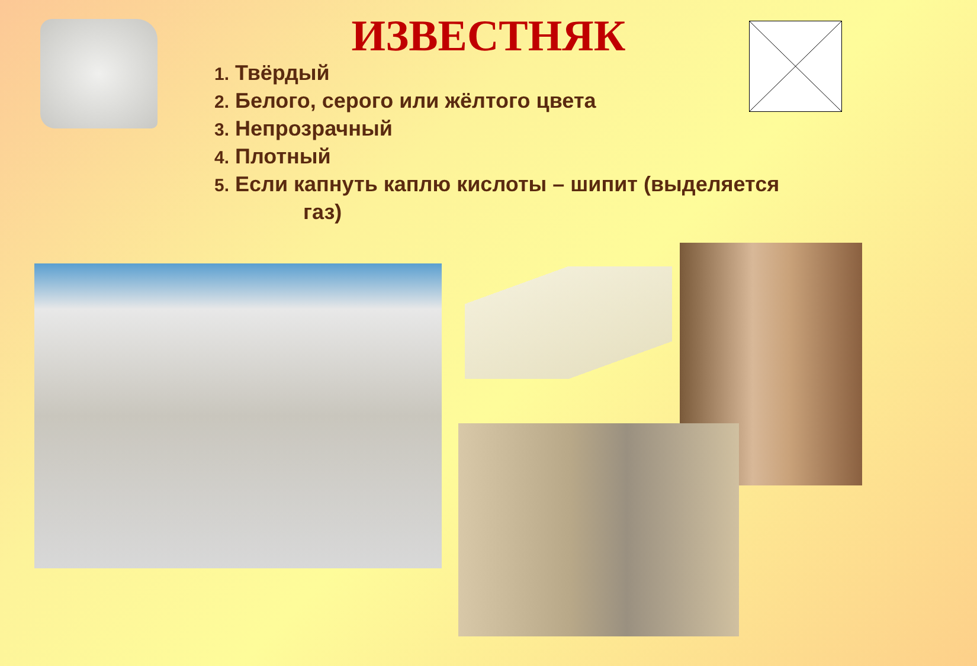ИЗВЕСТНЯК
1. Твёрдый
2. Белого, серого или жёлтого цвета
3. Непрозрачный
4. Плотный
5. Если капнуть каплю кислоты – шипит (выделяется
газ)